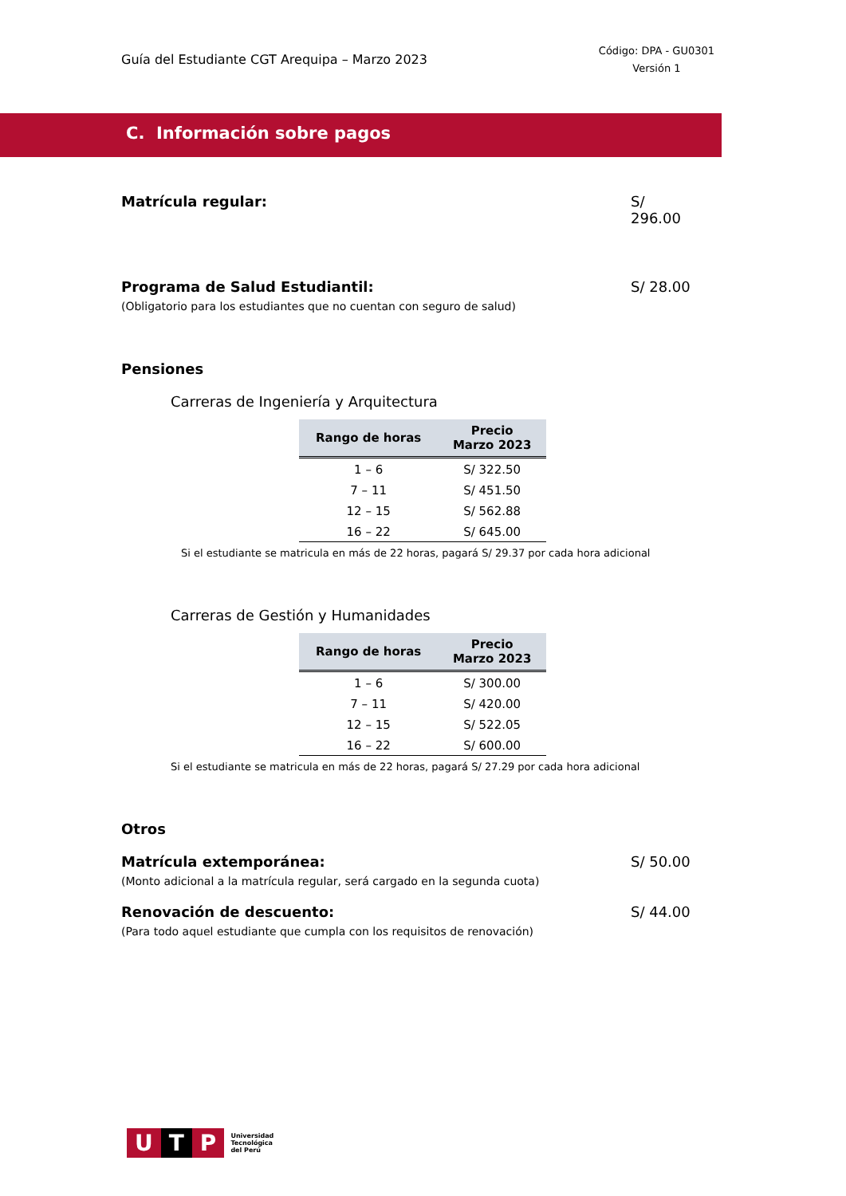Guía del Estudiante CGT Arequipa – Marzo 2023
Código: DPA - GU0301
Versión 1
C. Información sobre pagos
Matrícula regular: S/ 296.00
Programa de Salud Estudiantil: S/ 28.00
(Obligatorio para los estudiantes que no cuentan con seguro de salud)
Pensiones
Carreras de Ingeniería y Arquitectura
| Rango de horas | Precio Marzo 2023 |
| --- | --- |
| 1 – 6 | S/ 322.50 |
| 7 – 11 | S/ 451.50 |
| 12 – 15 | S/ 562.88 |
| 16 – 22 | S/ 645.00 |
Si el estudiante se matricula en más de 22 horas, pagará S/ 29.37 por cada hora adicional
Carreras de Gestión y Humanidades
| Rango de horas | Precio Marzo 2023 |
| --- | --- |
| 1 – 6 | S/ 300.00 |
| 7 – 11 | S/ 420.00 |
| 12 – 15 | S/ 522.05 |
| 16 – 22 | S/ 600.00 |
Si el estudiante se matricula en más de 22 horas, pagará S/ 27.29 por cada hora adicional
Otros
Matrícula extemporánea: S/ 50.00
(Monto adicional a la matrícula regular, será cargado en la segunda cuota)
Renovación de descuento: S/ 44.00
(Para todo aquel estudiante que cumpla con los requisitos de renovación)
U T P
Universidad
Tecnológica
del Perú